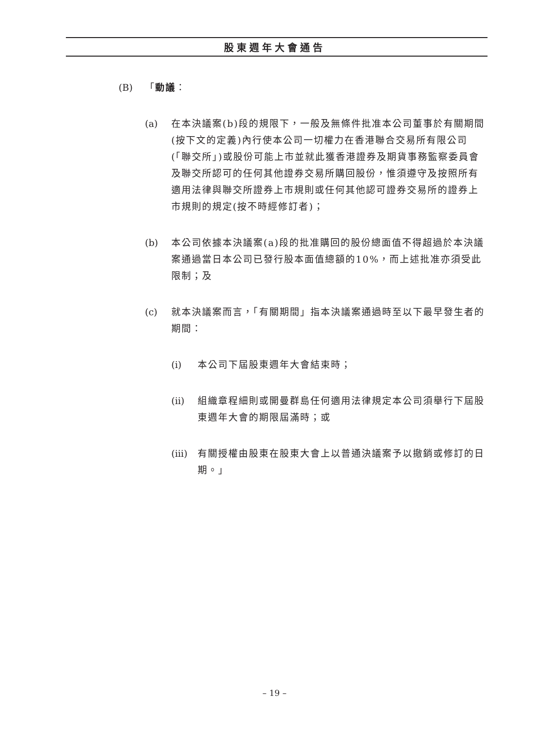股東週年大會通告
(B) 「動議：
(a) 在本決議案(b)段的規限下，一般及無條件批准本公司董事於有關期間(按下文的定義)內行使本公司一切權力在香港聯合交易所有限公司(「聯交所」)或股份可能上市並就此獲香港證券及期貨事務監察委員會及聯交所認可的任何其他證券交易所購回股份，惟須遵守及按照所有適用法律與聯交所證券上市規則或任何其他認可證券交易所的證券上市規則的規定(按不時經修訂者)；
(b) 本公司依據本決議案(a)段的批准購回的股份總面值不得超過於本決議案通過當日本公司已發行股本面值總額的10%，而上述批准亦須受此限制；及
(c) 就本決議案而言，「有關期間」指本決議案通過時至以下最早發生者的期間：
(i) 本公司下屆股東週年大會結束時；
(ii) 組織章程細則或開曼群島任何適用法律規定本公司須舉行下屆股東週年大會的期限屆滿時；或
(iii) 有關授權由股東在股東大會上以普通決議案予以撤銷或修訂的日期。」
– 19 –